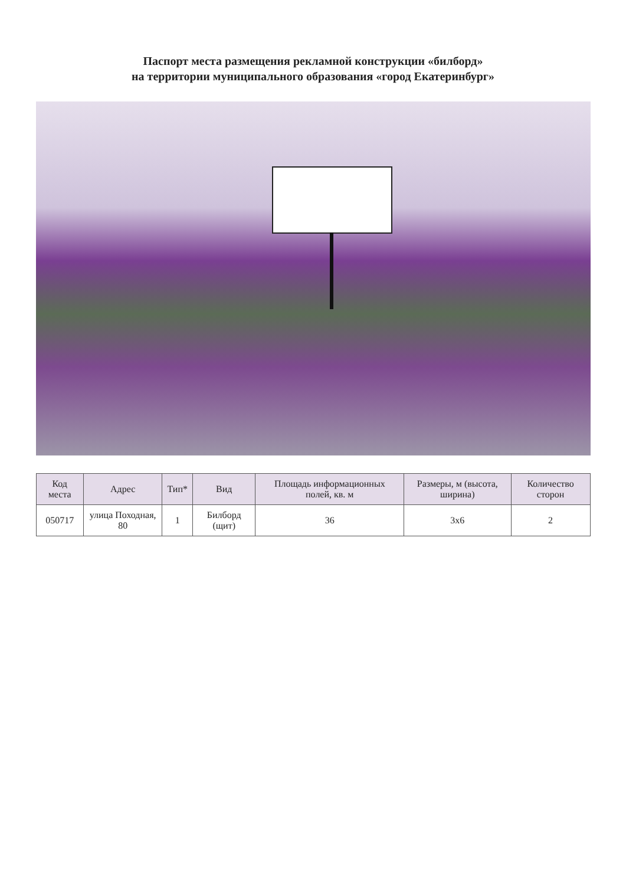Паспорт места размещения рекламной конструкции «билборд»
на территории муниципального образования «город Екатеринбург»
| Код места | Адрес | Тип* | Вид | Площадь информационных полей, кв. м | Размеры, м (высота, ширина) | Количество сторон |
| --- | --- | --- | --- | --- | --- | --- |
| 050717 | улица Походная, 80 | 1 | Билборд (щит) | 36 | 3x6 | 2 |